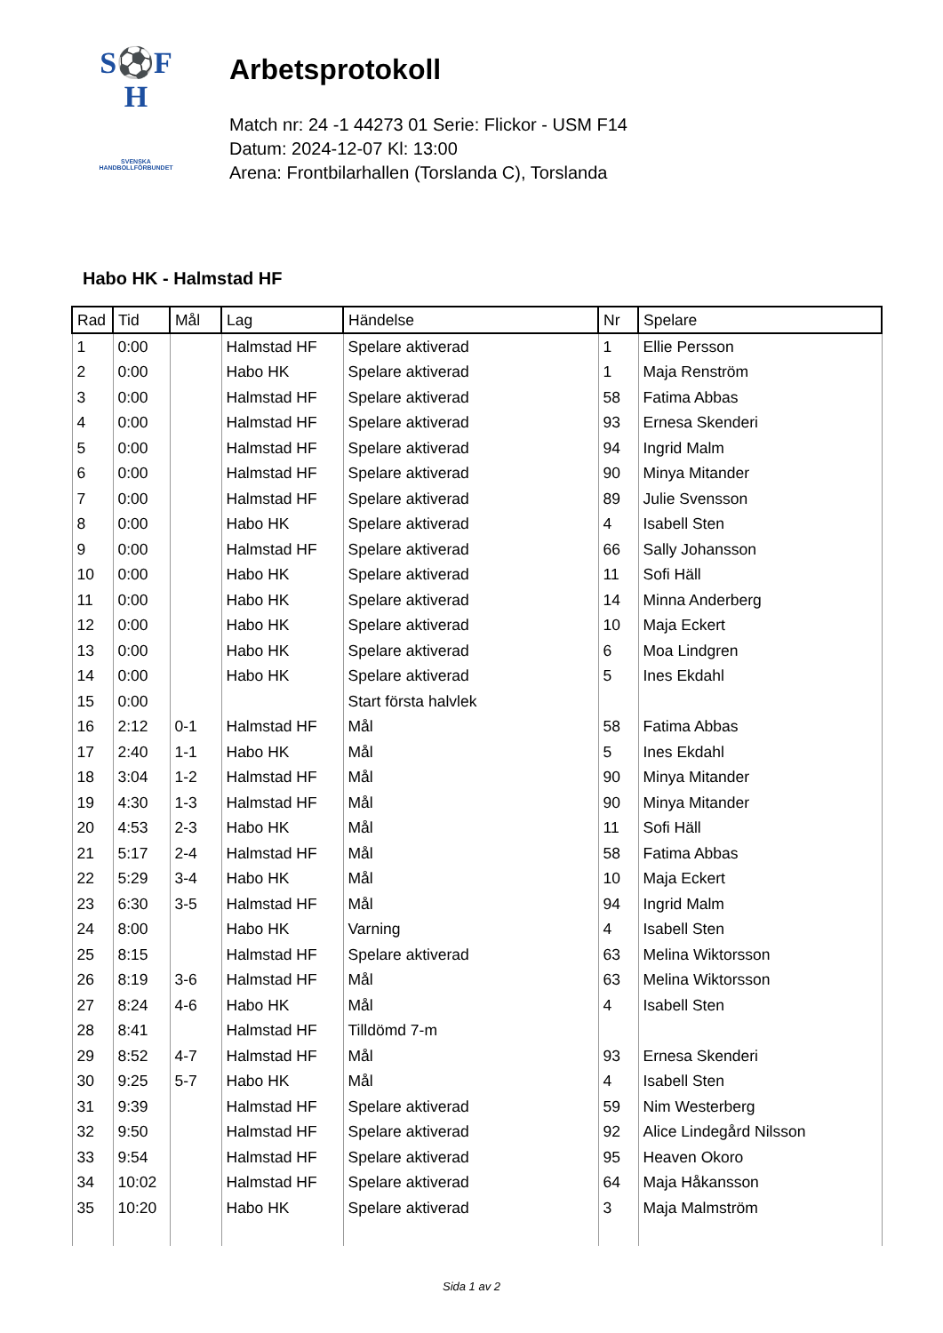S⚽F
H
SVENSKA
HANDBOLLFÖRBUNDET
Arbetsprotokoll
Match nr: 24 -1 44273 01 Serie: Flickor - USM F14
Datum: 2024-12-07 Kl: 13:00
Arena: Frontbilarhallen (Torslanda C), Torslanda
Habo HK - Halmstad HF
| Rad | Tid | Mål | Lag | Händelse | Nr | Spelare |
| --- | --- | --- | --- | --- | --- | --- |
| 1 | 0:00 | | Halmstad HF | Spelare aktiverad | 1 | Ellie Persson |
| 2 | 0:00 | | Habo HK | Spelare aktiverad | 1 | Maja Renström |
| 3 | 0:00 | | Halmstad HF | Spelare aktiverad | 58 | Fatima Abbas |
| 4 | 0:00 | | Halmstad HF | Spelare aktiverad | 93 | Ernesa Skenderi |
| 5 | 0:00 | | Halmstad HF | Spelare aktiverad | 94 | Ingrid Malm |
| 6 | 0:00 | | Halmstad HF | Spelare aktiverad | 90 | Minya Mitander |
| 7 | 0:00 | | Halmstad HF | Spelare aktiverad | 89 | Julie Svensson |
| 8 | 0:00 | | Habo HK | Spelare aktiverad | 4 | Isabell Sten |
| 9 | 0:00 | | Halmstad HF | Spelare aktiverad | 66 | Sally Johansson |
| 10 | 0:00 | | Habo HK | Spelare aktiverad | 11 | Sofi Häll |
| 11 | 0:00 | | Habo HK | Spelare aktiverad | 14 | Minna Anderberg |
| 12 | 0:00 | | Habo HK | Spelare aktiverad | 10 | Maja Eckert |
| 13 | 0:00 | | Habo HK | Spelare aktiverad | 6 | Moa Lindgren |
| 14 | 0:00 | | Habo HK | Spelare aktiverad | 5 | Ines Ekdahl |
| 15 | 0:00 | | | Start första halvlek | | |
| 16 | 2:12 | 0-1 | Halmstad HF | Mål | 58 | Fatima Abbas |
| 17 | 2:40 | 1-1 | Habo HK | Mål | 5 | Ines Ekdahl |
| 18 | 3:04 | 1-2 | Halmstad HF | Mål | 90 | Minya Mitander |
| 19 | 4:30 | 1-3 | Halmstad HF | Mål | 90 | Minya Mitander |
| 20 | 4:53 | 2-3 | Habo HK | Mål | 11 | Sofi Häll |
| 21 | 5:17 | 2-4 | Halmstad HF | Mål | 58 | Fatima Abbas |
| 22 | 5:29 | 3-4 | Habo HK | Mål | 10 | Maja Eckert |
| 23 | 6:30 | 3-5 | Halmstad HF | Mål | 94 | Ingrid Malm |
| 24 | 8:00 | | Habo HK | Varning | 4 | Isabell Sten |
| 25 | 8:15 | | Halmstad HF | Spelare aktiverad | 63 | Melina Wiktorsson |
| 26 | 8:19 | 3-6 | Halmstad HF | Mål | 63 | Melina Wiktorsson |
| 27 | 8:24 | 4-6 | Habo HK | Mål | 4 | Isabell Sten |
| 28 | 8:41 | | Halmstad HF | Tilldömd 7-m | | |
| 29 | 8:52 | 4-7 | Halmstad HF | Mål | 93 | Ernesa Skenderi |
| 30 | 9:25 | 5-7 | Habo HK | Mål | 4 | Isabell Sten |
| 31 | 9:39 | | Halmstad HF | Spelare aktiverad | 59 | Nim Westerberg |
| 32 | 9:50 | | Halmstad HF | Spelare aktiverad | 92 | Alice Lindegård Nilsson |
| 33 | 9:54 | | Halmstad HF | Spelare aktiverad | 95 | Heaven Okoro |
| 34 | 10:02 | | Halmstad HF | Spelare aktiverad | 64 | Maja Håkansson |
| 35 | 10:20 | | Habo HK | Spelare aktiverad | 3 | Maja Malmström |
Sida 1 av 2